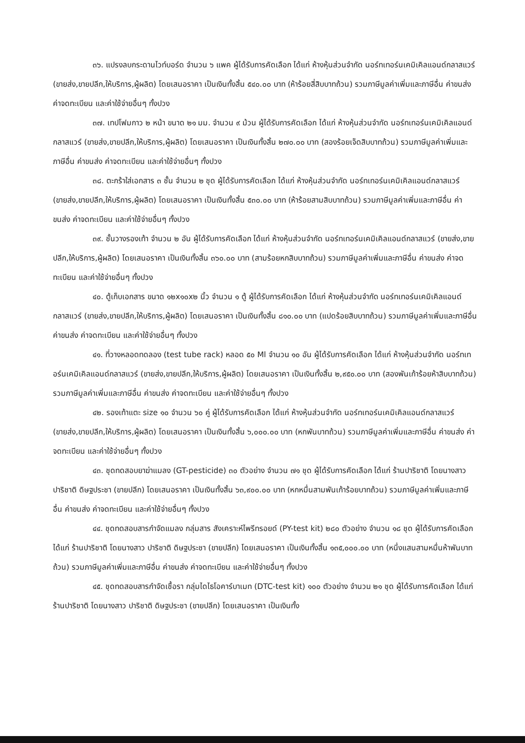๓๖. แปรงลบกระดานไวท์บอร์ด จำนวน ๖ แพค ผู้ได้รับการคัดเลือก ได้แก่ ห้างหุ้นส่วนจำกัด นอร์ทเทอร์นเคมิเคิลแอนด์กลาสแวร์ (ขายส่ง,ขายปลีก,ให้บริการ,ผู้ผลิต) โดยเสนอราคา เป็นเงินทั้งสิ้น ๕๔๐.๐๐ บาท (ห้าร้อยสี่สิบบาทถ้วน) รวมภาษีมูลค่าเพิ่มและภาษีอื่น ค่าขนส่ง ค่าจดทะเบียน และค่าใช้จ่ายอื่นๆ ทั้งปวง
๓๗. เทปโฟมกาว ๒ หน้า ขนาด ๒๑ มม. จำนวน ๙ ม้วน ผู้ได้รับการคัดเลือก ได้แก่ ห้างหุ้นส่วนจำกัด นอร์ทเทอร์นเคมิเคิลแอนด์กลาสแวร์ (ขายส่ง,ขายปลีก,ให้บริการ,ผู้ผลิต) โดยเสนอราคา เป็นเงินทั้งสิ้น ๒๗๐.๐๐ บาท (สองร้อยเจ็ดสิบบาทถ้วน) รวมภาษีมูลค่าเพิ่มและภาษีอื่น ค่าขนส่ง ค่าจดทะเบียน และค่าใช้จ่ายอื่นๆ ทั้งปวง
๓๘. ตะกร้าใส่เอกสาร ๓ ชั้น จำนวน ๒ ชุด ผู้ได้รับการคัดเลือก ได้แก่ ห้างหุ้นส่วนจำกัด นอร์ทเทอร์นเคมิเคิลแอนด์กลาสแวร์ (ขายส่ง,ขายปลีก,ให้บริการ,ผู้ผลิต) โดยเสนอราคา เป็นเงินทั้งสิ้น ๕๓๐.๐๐ บาท (ห้าร้อยสามสิบบาทถ้วน) รวมภาษีมูลค่าเพิ่มและภาษีอื่น ค่าขนส่ง ค่าจดทะเบียน และค่าใช้จ่ายอื่นๆ ทั้งปวง
๓๙. ชั้นวางรองเท้า จำนวน ๒ อัน ผู้ได้รับการคัดเลือก ได้แก่ ห้างหุ้นส่วนจำกัด นอร์ทเทอร์นเคมิเคิลแอนด์กลาสแวร์ (ขายส่ง,ขายปลีก,ให้บริการ,ผู้ผลิต) โดยเสนอราคา เป็นเงินทั้งสิ้น ๓๖๐.๐๐ บาท (สามร้อยหกสิบบาทถ้วน) รวมภาษีมูลค่าเพิ่มและภาษีอื่น ค่าขนส่ง ค่าจดทะเบียน และค่าใช้จ่ายอื่นๆ ทั้งปวง
๔๐. ตู้เก็บเอกสาร ขนาด ๑๒x๑๐x๒ นิ้ว จำนวน ๑ ตู้ ผู้ได้รับการคัดเลือก ได้แก่ ห้างหุ้นส่วนจำกัด นอร์ทเทอร์นเคมิเคิลแอนด์กลาสแวร์ (ขายส่ง,ขายปลีก,ให้บริการ,ผู้ผลิต) โดยเสนอราคา เป็นเงินทั้งสิ้น ๘๑๐.๐๐ บาท (แปดร้อยสิบบาทถ้วน) รวมภาษีมูลค่าเพิ่มและภาษีอื่น ค่าขนส่ง ค่าจดทะเบียน และค่าใช้จ่ายอื่นๆ ทั้งปวง
๔๑. ที่วางหลอดทดลอง (test tube rack) หลอด ๕๐ Ml จำนวน ๑๐ อัน ผู้ได้รับการคัดเลือก ได้แก่ ห้างหุ้นส่วนจำกัด นอร์ทเทอร์นเคมิเคิลแอนด์กลาสแวร์ (ขายส่ง,ขายปลีก,ให้บริการ,ผู้ผลิต) โดยเสนอราคา เป็นเงินทั้งสิ้น ๒,๙๕๐.๐๐ บาท (สองพันเก้าร้อยห้าสิบบาทถ้วน) รวมภาษีมูลค่าเพิ่มและภาษีอื่น ค่าขนส่ง ค่าจดทะเบียน และค่าใช้จ่ายอื่นๆ ทั้งปวง
๔๒. รองเท้าแตะ size ๑๐ จำนวน ๖๐ คู่ ผู้ได้รับการคัดเลือก ได้แก่ ห้างหุ้นส่วนจำกัด นอร์ทเทอร์นเคมิเคิลแอนด์กลาสแวร์ (ขายส่ง,ขายปลีก,ให้บริการ,ผู้ผลิต) โดยเสนอราคา เป็นเงินทั้งสิ้น ๖,๐๐๐.๐๐ บาท (หกพันบาทถ้วน) รวมภาษีมูลค่าเพิ่มและภาษีอื่น ค่าขนส่ง ค่าจดทะเบียน และค่าใช้จ่ายอื่นๆ ทั้งปวง
๔๓. ชุดทดสอบยาฆ่าแมลง (GT-pesticide) ๓๐ ตัวอย่าง จำนวน ๗๑ ชุด ผู้ได้รับการคัดเลือก ได้แก่ ร้านปาริชาติ โดยนางสาว ปาริชาติ ดิษฐประชา (ขายปลีก) โดยเสนอราคา เป็นเงินทั้งสิ้น ๖๓,๙๐๐.๐๐ บาท (หกหมื่นสามพันเก้าร้อยบาทถ้วน) รวมภาษีมูลค่าเพิ่มและภาษีอื่น ค่าขนส่ง ค่าจดทะเบียน และค่าใช้จ่ายอื่นๆ ทั้งปวง
๔๔. ชุดทดสอบสารกำจัดแมลง กลุ่มสาร สังเคราะห์ไพรีทรอยด์ (PY-test kit) ๒๘๐ ตัวอย่าง จำนวน ๑๘ ชุด ผู้ได้รับการคัดเลือก ได้แก่ ร้านปาริชาติ โดยนางสาว ปาริชาติ ดิษฐประชา (ขายปลีก) โดยเสนอราคา เป็นเงินทั้งสิ้น ๑๓๕,๐๐๐.๐๐ บาท (หนึ่งแสนสามหมื่นห้าพันบาทถ้วน) รวมภาษีมูลค่าเพิ่มและภาษีอื่น ค่าขนส่ง ค่าจดทะเบียน และค่าใช้จ่ายอื่นๆ ทั้งปวง
๔๕. ชุดทดสอบสารกำจัดเชื้อรา กลุ่มไดไธโอคาร์บาเมท (DTC-test kit) ๑๐๐ ตัวอย่าง จำนวน ๒๑ ชุด ผู้ได้รับการคัดเลือก ได้แก่ ร้านปาริชาติ โดยนางสาว ปาริชาติ ดิษฐประชา (ขายปลีก) โดยเสนอราคา เป็นเงินทั้ง